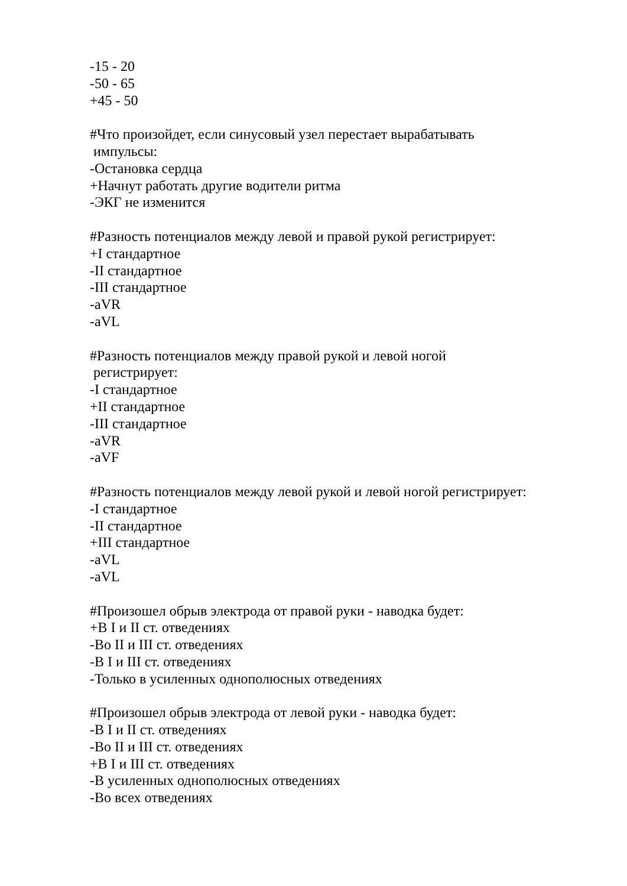-15 - 20
-50 - 65
+45 - 50
#Что произойдет, если синусовый узел перестает вырабатывать
импульсы:
-Остановка сердца
+Начнут работать другие водители ритма
-ЭКГ не изменится
#Разность потенциалов между левой и правой рукой регистрирует:
+I стандартное
-II стандартное
-III стандартное
-aVR
-aVL
#Разность потенциалов между правой рукой и левой ногой
регистрирует:
-I стандартное
+II стандартное
-III стандартное
-aVR
-aVF
#Разность потенциалов между левой рукой и левой ногой регистрирует:
-I стандартное
-II стандартное
+III стандартное
-aVL
-aVL
#Произошел обрыв электрода от правой руки - наводка будет:
+В I и II ст. отведениях
-Во II и III ст. отведениях
-В I и III ст. отведениях
-Только в усиленных однополюсных отведениях
#Произошел обрыв электрода от левой руки - наводка будет:
-В I и II ст. отведениях
-Во II и III ст. отведениях
+В I и III ст. отведениях
-В усиленных однополюсных отведениях
-Во всех отведениях